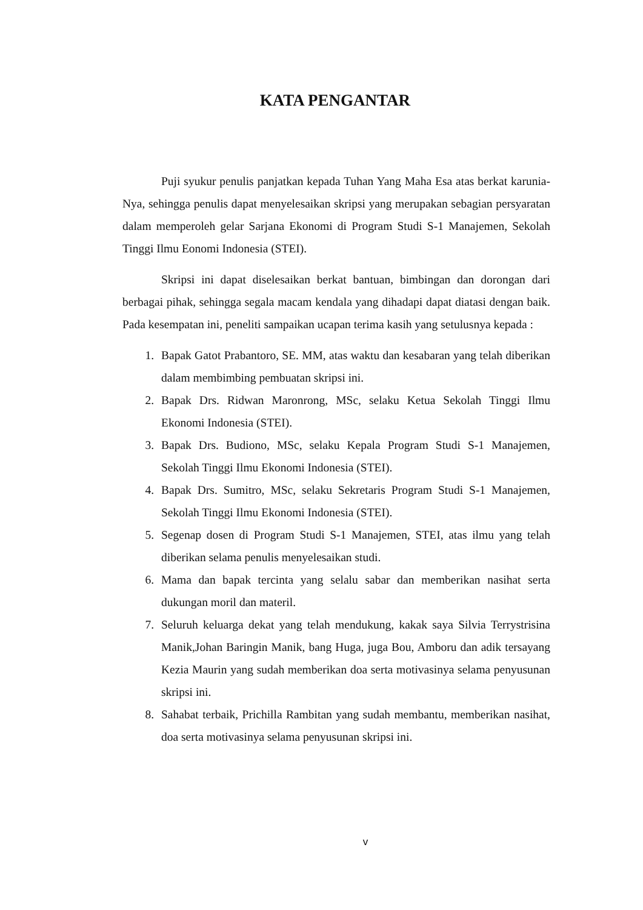KATA PENGANTAR
Puji syukur penulis panjatkan kepada Tuhan Yang Maha Esa atas berkat karunia-Nya, sehingga penulis dapat menyelesaikan skripsi yang merupakan sebagian persyaratan dalam memperoleh gelar Sarjana Ekonomi di Program Studi S-1 Manajemen, Sekolah Tinggi Ilmu Eonomi Indonesia (STEI).
Skripsi ini dapat diselesaikan berkat bantuan, bimbingan dan dorongan dari berbagai pihak, sehingga segala macam kendala yang dihadapi dapat diatasi dengan baik. Pada kesempatan ini, peneliti sampaikan ucapan terima kasih yang setulusnya kepada :
1. Bapak Gatot Prabantoro, SE. MM, atas waktu dan kesabaran yang telah diberikan dalam membimbing pembuatan skripsi ini.
2. Bapak Drs. Ridwan Maronrong, MSc, selaku Ketua Sekolah Tinggi Ilmu Ekonomi Indonesia (STEI).
3. Bapak Drs. Budiono, MSc, selaku Kepala Program Studi S-1 Manajemen, Sekolah Tinggi Ilmu Ekonomi Indonesia (STEI).
4. Bapak Drs. Sumitro, MSc, selaku Sekretaris Program Studi S-1 Manajemen, Sekolah Tinggi Ilmu Ekonomi Indonesia (STEI).
5. Segenap dosen di Program Studi S-1 Manajemen, STEI, atas ilmu yang telah diberikan selama penulis menyelesaikan studi.
6. Mama dan bapak tercinta yang selalu sabar dan memberikan nasihat serta dukungan moril dan materil.
7. Seluruh keluarga dekat yang telah mendukung, kakak saya Silvia Terrystrisina Manik,Johan Baringin Manik, bang Huga, juga Bou, Amboru dan adik tersayang Kezia Maurin yang sudah memberikan doa serta motivasinya selama penyusunan skripsi ini.
8. Sahabat terbaik, Prichilla Rambitan yang sudah membantu, memberikan nasihat, doa serta motivasinya selama penyusunan skripsi ini.
v